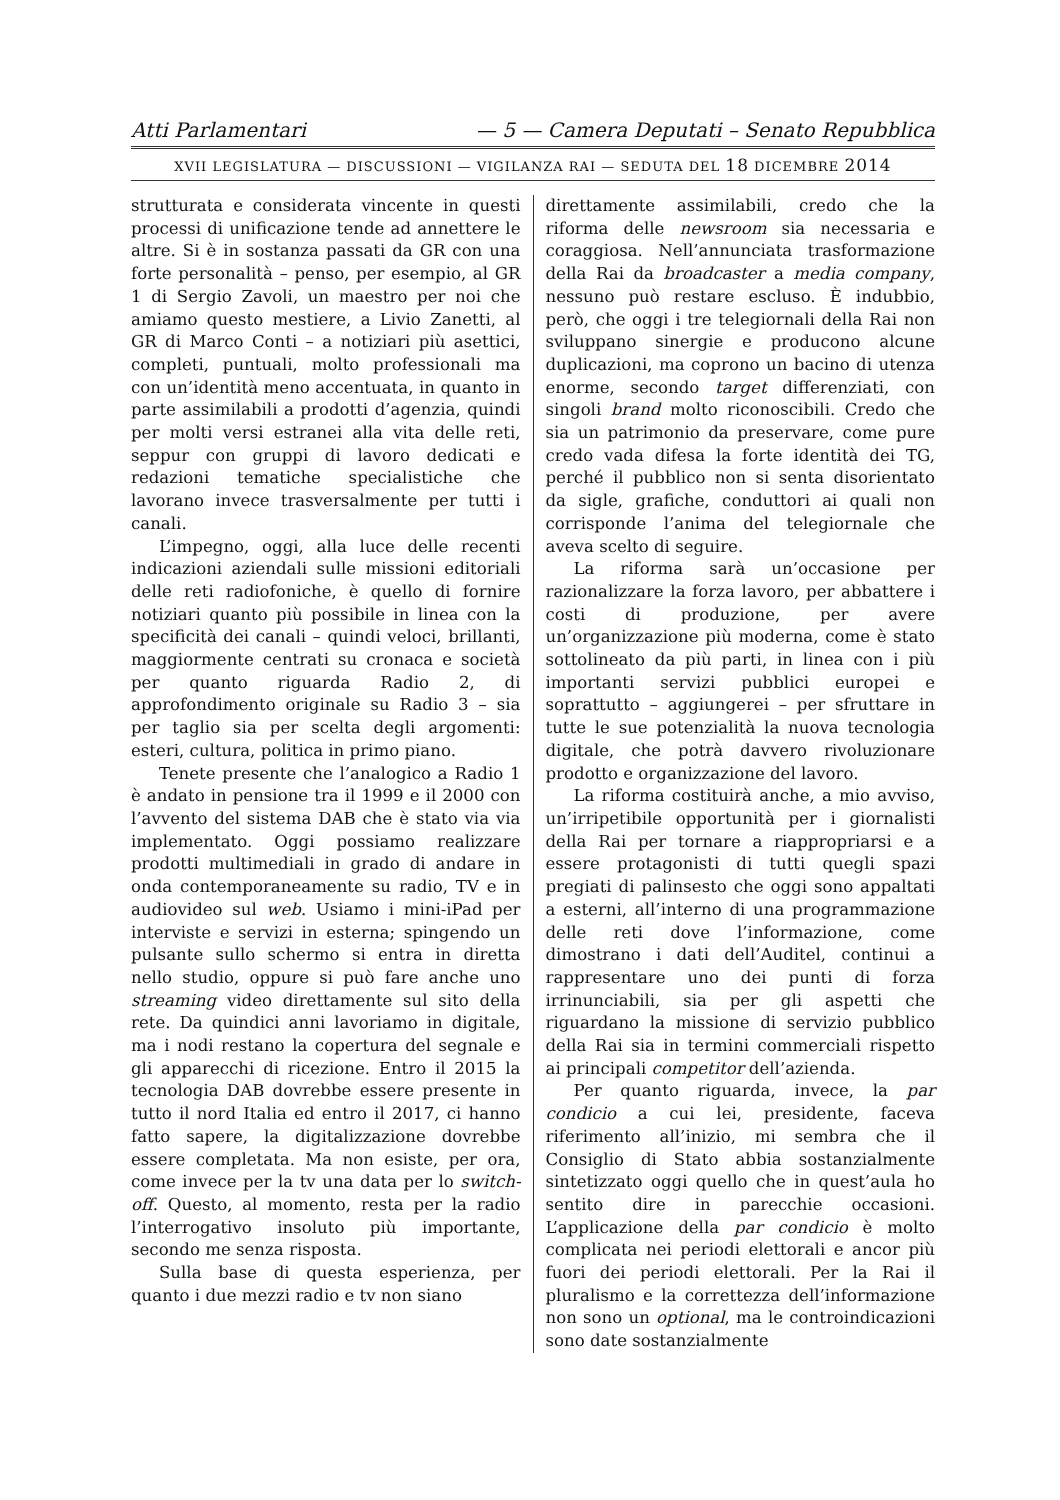Atti Parlamentari — 5 — Camera Deputati – Senato Repubblica
XVII LEGISLATURA — DISCUSSIONI — VIGILANZA RAI — SEDUTA DEL 18 DICEMBRE 2014
strutturata e considerata vincente in questi processi di unificazione tende ad annettere le altre. Si è in sostanza passati da GR con una forte personalità – penso, per esempio, al GR 1 di Sergio Zavoli, un maestro per noi che amiamo questo mestiere, a Livio Zanetti, al GR di Marco Conti – a notiziari più asettici, completi, puntuali, molto professionali ma con un’identità meno accentuata, in quanto in parte assimilabili a prodotti d’agenzia, quindi per molti versi estranei alla vita delle reti, seppur con gruppi di lavoro dedicati e redazioni tematiche specialistiche che lavorano invece trasversalmente per tutti i canali.
L’impegno, oggi, alla luce delle recenti indicazioni aziendali sulle missioni editoriali delle reti radiofoniche, è quello di fornire notiziari quanto più possibile in linea con la specificità dei canali – quindi veloci, brillanti, maggiormente centrati su cronaca e società per quanto riguarda Radio 2, di approfondimento originale su Radio 3 – sia per taglio sia per scelta degli argomenti: esteri, cultura, politica in primo piano.
Tenete presente che l’analogico a Radio 1 è andato in pensione tra il 1999 e il 2000 con l’avvento del sistema DAB che è stato via via implementato. Oggi possiamo realizzare prodotti multimediali in grado di andare in onda contemporaneamente su radio, TV e in audiovideo sul web. Usiamo i mini-iPad per interviste e servizi in esterna; spingendo un pulsante sullo schermo si entra in diretta nello studio, oppure si può fare anche uno streaming video direttamente sul sito della rete. Da quindici anni lavoriamo in digitale, ma i nodi restano la copertura del segnale e gli apparecchi di ricezione. Entro il 2015 la tecnologia DAB dovrebbe essere presente in tutto il nord Italia ed entro il 2017, ci hanno fatto sapere, la digitalizzazione dovrebbe essere completata. Ma non esiste, per ora, come invece per la tv una data per lo switch-off. Questo, al momento, resta per la radio l’interrogativo insoluto più importante, secondo me senza risposta.
Sulla base di questa esperienza, per quanto i due mezzi radio e tv non siano
direttamente assimilabili, credo che la riforma delle newsroom sia necessaria e coraggiosa. Nell’annunciata trasformazione della Rai da broadcaster a media company, nessuno può restare escluso. È indubbio, però, che oggi i tre telegiornali della Rai non sviluppano sinergie e producono alcune duplicazioni, ma coprono un bacino di utenza enorme, secondo target differenziati, con singoli brand molto riconoscibili. Credo che sia un patrimonio da preservare, come pure credo vada difesa la forte identità dei TG, perché il pubblico non si senta disorientato da sigle, grafiche, conduttori ai quali non corrisponde l’anima del telegiornale che aveva scelto di seguire.
La riforma sarà un’occasione per razionalizzare la forza lavoro, per abbattere i costi di produzione, per avere un’organizzazione più moderna, come è stato sottolineato da più parti, in linea con i più importanti servizi pubblici europei e soprattutto – aggiungerei – per sfruttare in tutte le sue potenzialità la nuova tecnologia digitale, che potrà davvero rivoluzionare prodotto e organizzazione del lavoro.
La riforma costituirà anche, a mio avviso, un’irripetibile opportunità per i giornalisti della Rai per tornare a riappropriarsi e a essere protagonisti di tutti quegli spazi pregiati di palinsesto che oggi sono appaltati a esterni, all’interno di una programmazione delle reti dove l’informazione, come dimostrano i dati dell’Auditel, continui a rappresentare uno dei punti di forza irrinunciabili, sia per gli aspetti che riguardano la missione di servizio pubblico della Rai sia in termini commerciali rispetto ai principali competitor dell’azienda.
Per quanto riguarda, invece, la par condicio a cui lei, presidente, faceva riferimento all’inizio, mi sembra che il Consiglio di Stato abbia sostanzialmente sintetizzato oggi quello che in quest’aula ho sentito dire in parecchie occasioni. L’applicazione della par condicio è molto complicata nei periodi elettorali e ancor più fuori dei periodi elettorali. Per la Rai il pluralismo e la correttezza dell’informazione non sono un optional, ma le controindicazioni sono date sostanzialmente